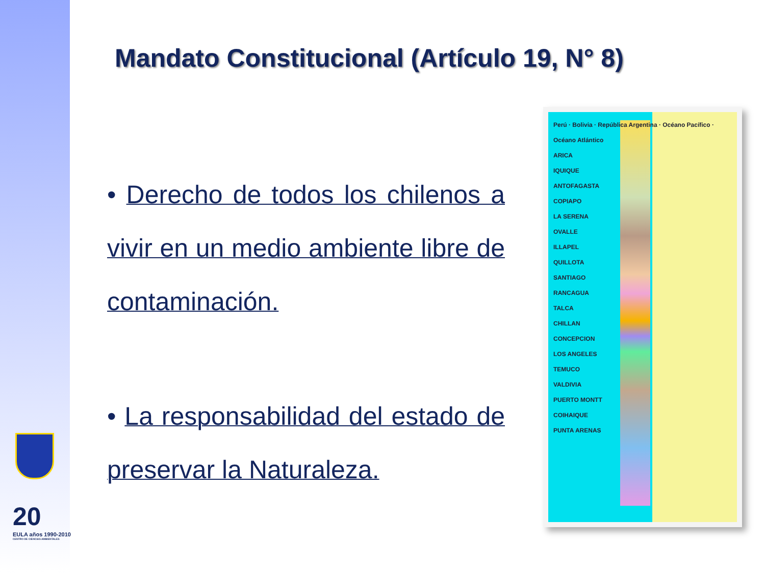20
EULA años 1990-2010
CENTRO DE CIENCIAS AMBIENTALES
Mandato Constitucional (Artículo 19, N° 8)
• Derecho de todos los chilenos a vivir en un medio ambiente libre de contaminación.
• La responsabilidad del estado de preservar la Naturaleza.
Perú · Bolivia · República Argentina · Océano Pacífico · Océano Atlántico
ARICA
IQUIQUE
ANTOFAGASTA
COPIAPO
LA SERENA
OVALLE
ILLAPEL
QUILLOTA
SANTIAGO
RANCAGUA
TALCA
CHILLAN
CONCEPCION
LOS ANGELES
TEMUCO
VALDIVIA
PUERTO MONTT
COIHAIQUE
PUNTA ARENAS